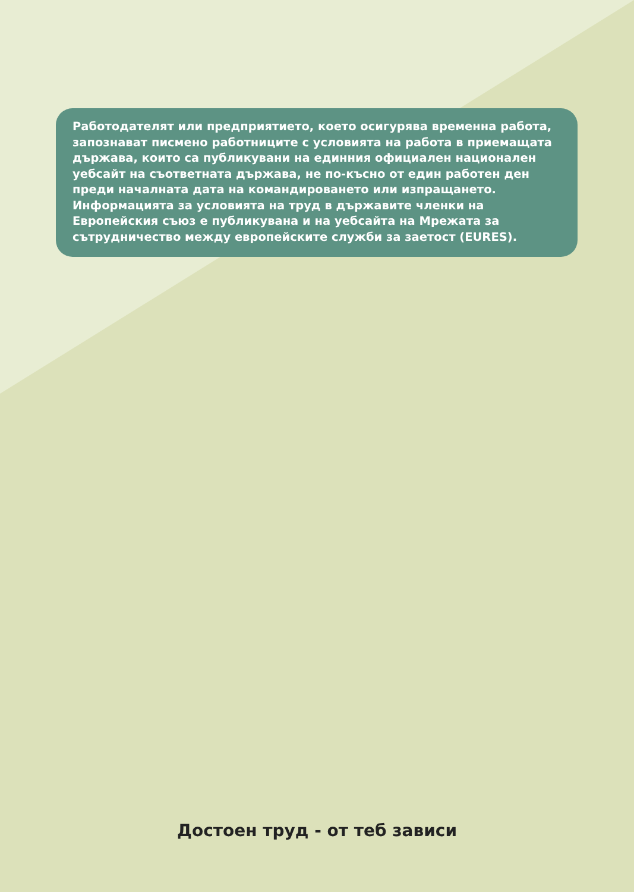Работодателят или предприятието, което осигурява временна работа, запознават писмено работниците с условията на работа в приемащата държава, които са публикувани на единния официален национален уебсайт на съответната държава, не по-късно от един работен ден преди началната дата на командироването или изпращането. Информацията за условията на труд в държавите членки на Европейския съюз е публикувана и на уебсайта на Мрежата за сътрудничество между европейските служби за заетост (EURES).
Достоен труд - от теб зависи